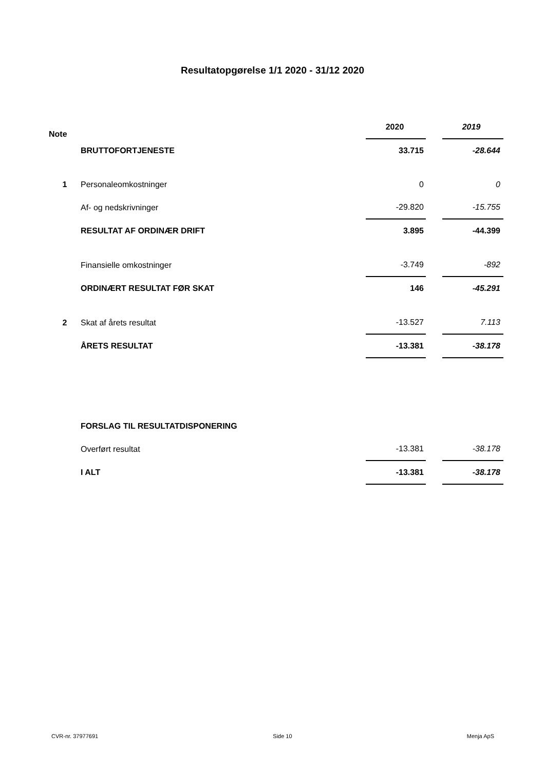Resultatopgørelse 1/1 2020 - 31/12 2020
| Note | | 2020 | | 2019 |
| | BRUTTOFORTJENESTE | 33.715 | | -28.644 |
| 1 | Personaleomkostninger | 0 | | 0 |
| | Af- og nedskrivninger | -29.820 | | -15.755 |
| | RESULTAT AF ORDINÆR DRIFT | 3.895 | | -44.399 |
| | Finansielle omkostninger | -3.749 | | -892 |
| | ORDINÆRT RESULTAT FØR SKAT | 146 | | -45.291 |
| 2 | Skat af årets resultat | -13.527 | | 7.113 |
| | ÅRETS RESULTAT | -13.381 | | -38.178 |
| | FORSLAG TIL RESULTATDISPONERING | | | |
| | Overført resultat | -13.381 | | -38.178 |
| | I ALT | -13.381 | | -38.178 |
CVR-nr. 37977691 Side 10 Menja ApS